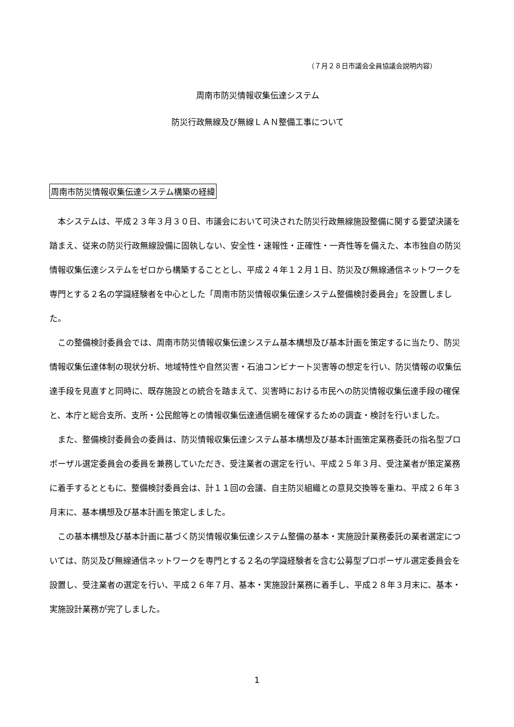（７月２８日市議会全員協議会説明内容）
周南市防災情報収集伝達システム
防災行政無線及び無線ＬＡＮ整備工事について
周南市防災情報収集伝達システム構築の経緯
本システムは、平成２３年３月３０日、市議会において可決された防災行政無線施設整備に関する要望決議を踏まえ、従来の防災行政無線設備に固執しない、安全性・速報性・正確性・一斉性等を備えた、本市独自の防災情報収集伝達システムをゼロから構築することとし、平成２４年１２月１日、防災及び無線通信ネットワークを専門とする２名の学識経験者を中心とした「周南市防災情報収集伝達システム整備検討委員会」を設置しました。
この整備検討委員会では、周南市防災情報収集伝達システム基本構想及び基本計画を策定するに当たり、防災情報収集伝達体制の現状分析、地域特性や自然災害・石油コンビナート災害等の想定を行い、防災情報の収集伝達手段を見直すと同時に、既存施設との統合を踏まえて、災害時における市民への防災情報収集伝達手段の確保と、本庁と総合支所、支所・公民館等との情報収集伝達通信網を確保するための調査・検討を行いました。
また、整備検討委員会の委員は、防災情報収集伝達システム基本構想及び基本計画策定業務委託の指名型プロポーザル選定委員会の委員を兼務していただき、受注業者の選定を行い、平成２５年３月、受注業者が策定業務に着手するとともに、整備検討委員会は、計１１回の会議、自主防災組織との意見交換等を重ね、平成２６年３月末に、基本構想及び基本計画を策定しました。
この基本構想及び基本計画に基づく防災情報収集伝達システム整備の基本・実施設計業務委託の業者選定については、防災及び無線通信ネットワークを専門とする２名の学識経験者を含む公募型プロポーザル選定委員会を設置し、受注業者の選定を行い、平成２６年７月、基本・実施設計業務に着手し、平成２８年３月末に、基本・実施設計業務が完了しました。
1